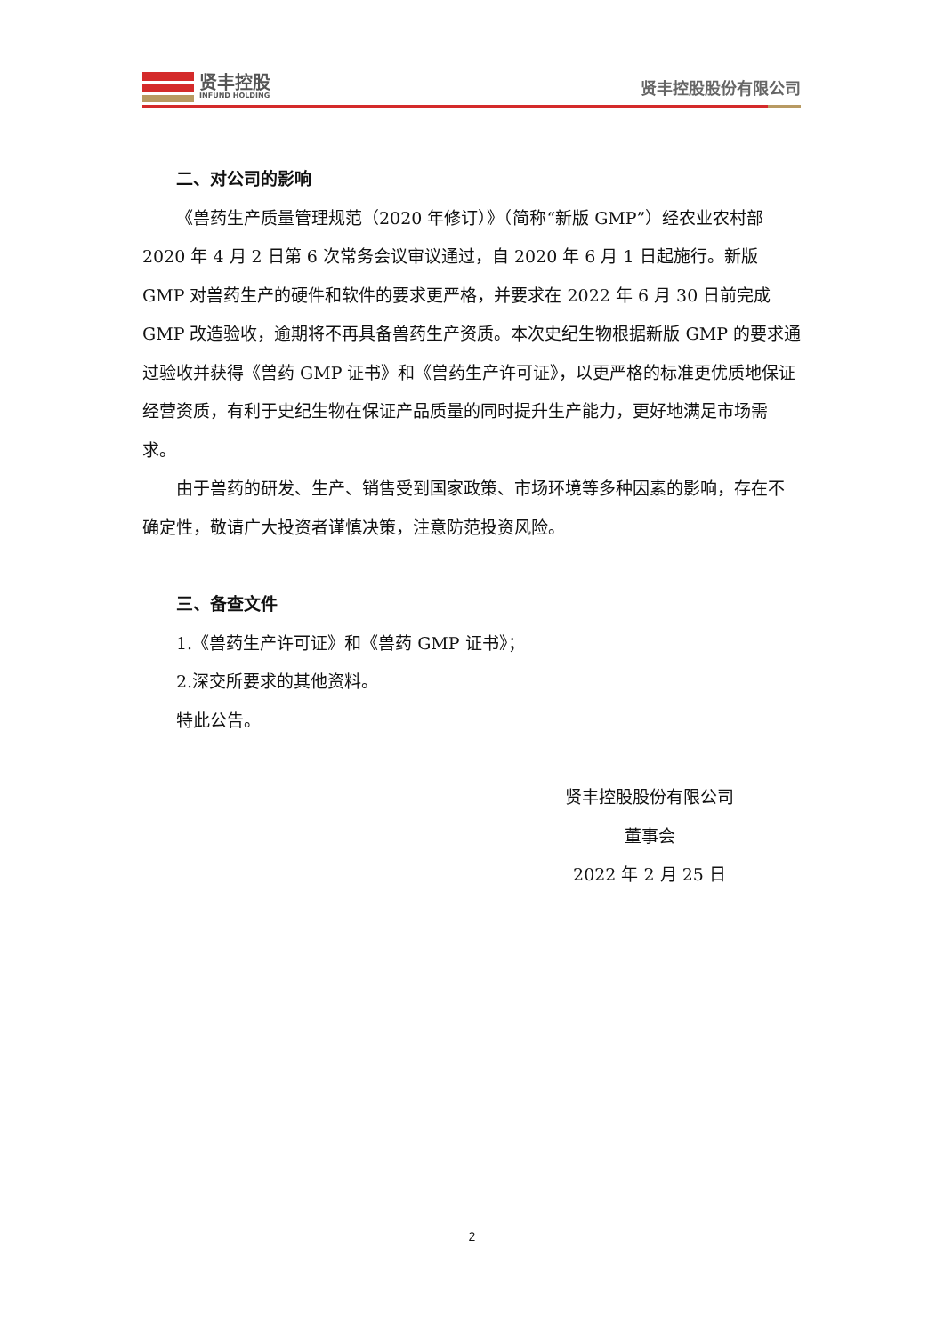贤丰控股
INFUND HOLDING
贤丰控股股份有限公司
二、对公司的影响
《兽药生产质量管理规范（2020 年修订）》（简称“新版 GMP”）经农业农村部 2020 年 4 月 2 日第 6 次常务会议审议通过，自 2020 年 6 月 1 日起施行。新版 GMP 对兽药生产的硬件和软件的要求更严格，并要求在 2022 年 6 月 30 日前完成 GMP 改造验收，逾期将不再具备兽药生产资质。本次史纪生物根据新版 GMP 的要求通过验收并获得《兽药 GMP 证书》和《兽药生产许可证》，以更严格的标准更优质地保证经营资质，有利于史纪生物在保证产品质量的同时提升生产能力，更好地满足市场需求。
由于兽药的研发、生产、销售受到国家政策、市场环境等多种因素的影响，存在不确定性，敬请广大投资者谨慎决策，注意防范投资风险。
三、备查文件
1.《兽药生产许可证》和《兽药 GMP 证书》；
2.深交所要求的其他资料。
特此公告。
贤丰控股股份有限公司
董事会
2022 年 2 月 25 日
2